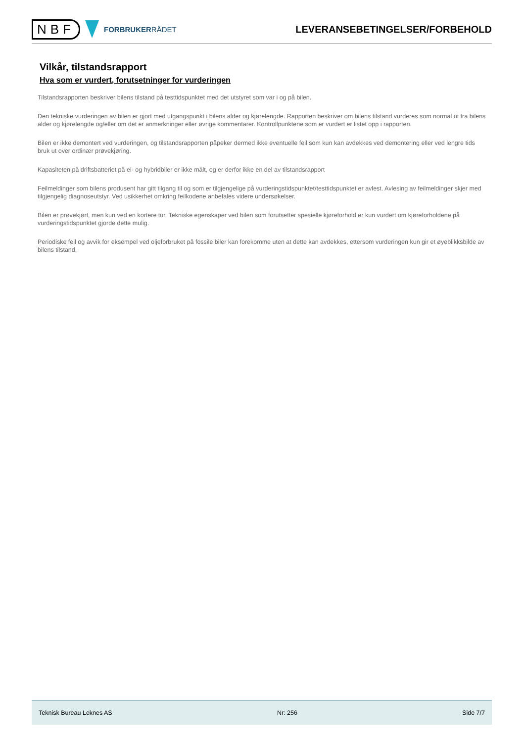NBF
FORBRUKERRÅDET
LEVERANSEBETINGELSER/FORBEHOLD
Vilkår, tilstandsrapport
Hva som er vurdert, forutsetninger for vurderingen
Tilstandsrapporten beskriver bilens tilstand på testtidspunktet med det utstyret som var i og på bilen.
Den tekniske vurderingen av bilen er gjort med utgangspunkt i bilens alder og kjørelengde. Rapporten beskriver om bilens tilstand vurderes som normal ut fra bilens alder og kjørelengde og/eller om det er anmerkninger eller øvrige kommentarer. Kontrollpunktene som er vurdert er listet opp i rapporten.
Bilen er ikke demontert ved vurderingen, og tilstandsrapporten påpeker dermed ikke eventuelle feil som kun kan avdekkes ved demontering eller ved lengre tids bruk ut over ordinær prøvekjøring.
Kapasiteten på driftsbatteriet på el- og hybridbiler er ikke målt, og er derfor ikke en del av tilstandsrapport
Feilmeldinger som bilens produsent har gitt tilgang til og som er tilgjengelige på vurderingstidspunktet/testtidspunktet er avlest. Avlesing av feilmeldinger skjer med tilgjengelig diagnoseutstyr. Ved usikkerhet omkring feilkodene anbefales videre undersøkelser.
Bilen er prøvekjørt, men kun ved en kortere tur. Tekniske egenskaper ved bilen som forutsetter spesielle kjøreforhold er kun vurdert om kjøreforholdene på vurderingstidspunktet gjorde dette mulig.
Periodiske feil og avvik for eksempel ved oljeforbruket på fossile biler kan forekomme uten at dette kan avdekkes, ettersom vurderingen kun gir et øyeblikksbilde av bilens tilstand.
Teknisk Bureau Leknes AS Nr: 256 Side 7/7